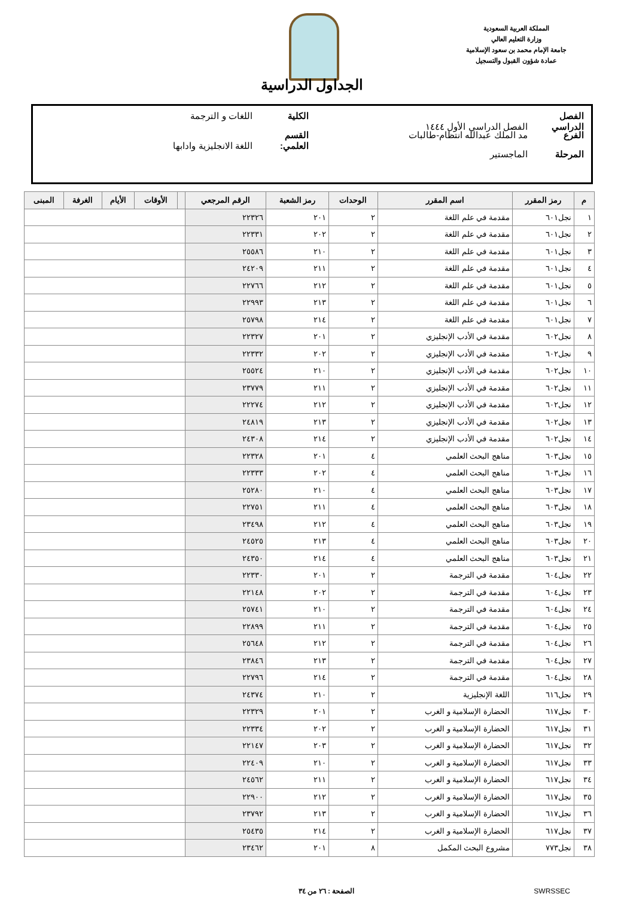المملكة العربية السعودية
وزارة التعليم العالي
جامعة الإمام محمد بن سعود الإسلامية
عمادة شؤون القبول والتسجيل
الجداول الدراسية
الفصل الدراسي الفصل الدراسي الأول ١٤٤٤ الكلية اللغات و الترجمة
الفرع مد الملك عبدالله انتظام-طالبات القسم العلمي: اللغة الانجليزية وادابها
المرحلة الماجستير
| م | رمز المقرر | اسم المقرر | الوحدات | رمز الشعبة | الرقم المرجعي | | الأوقات | الأيام | الغرفة | المبنى |
| --- | --- | --- | --- | --- | --- | --- | --- | --- | --- | --- |
| ١ | نجل٦٠١ | مقدمة في علم اللغة | ٢ | ٢٠١ | ٢٢٣٢٦ | | | | | |
| ٢ | نجل٦٠١ | مقدمة في علم اللغة | ٢ | ٢٠٢ | ٢٢٣٣١ | | | | | |
| ٣ | نجل٦٠١ | مقدمة في علم اللغة | ٢ | ٢١٠ | ٢٥٥٨٦ | | | | | |
| ٤ | نجل٦٠١ | مقدمة في علم اللغة | ٢ | ٢١١ | ٢٤٢٠٩ | | | | | |
| ٥ | نجل٦٠١ | مقدمة في علم اللغة | ٢ | ٢١٢ | ٢٢٧٦٦ | | | | | |
| ٦ | نجل٦٠١ | مقدمة في علم اللغة | ٢ | ٢١٣ | ٢٢٩٩٣ | | | | | |
| ٧ | نجل٦٠١ | مقدمة في علم اللغة | ٢ | ٢١٤ | ٢٥٧٩٨ | | | | | |
| ٨ | نجل٦٠٢ | مقدمة في الأدب الإنجليزي | ٢ | ٢٠١ | ٢٢٣٢٧ | | | | | |
| ٩ | نجل٦٠٢ | مقدمة في الأدب الإنجليزي | ٢ | ٢٠٢ | ٢٢٣٣٢ | | | | | |
| ١٠ | نجل٦٠٢ | مقدمة في الأدب الإنجليزي | ٢ | ٢١٠ | ٢٥٥٢٤ | | | | | |
| ١١ | نجل٦٠٢ | مقدمة في الأدب الإنجليزي | ٢ | ٢١١ | ٢٣٧٧٩ | | | | | |
| ١٢ | نجل٦٠٢ | مقدمة في الأدب الإنجليزي | ٢ | ٢١٢ | ٢٢٢٧٤ | | | | | |
| ١٣ | نجل٦٠٢ | مقدمة في الأدب الإنجليزي | ٢ | ٢١٣ | ٢٤٨١٩ | | | | | |
| ١٤ | نجل٦٠٢ | مقدمة في الأدب الإنجليزي | ٢ | ٢١٤ | ٢٤٣٠٨ | | | | | |
| ١٥ | نجل٦٠٣ | مناهج البحث العلمي | ٤ | ٢٠١ | ٢٢٣٢٨ | | | | | |
| ١٦ | نجل٦٠٣ | مناهج البحث العلمي | ٤ | ٢٠٢ | ٢٢٣٣٣ | | | | | |
| ١٧ | نجل٦٠٣ | مناهج البحث العلمي | ٤ | ٢١٠ | ٢٥٢٨٠ | | | | | |
| ١٨ | نجل٦٠٣ | مناهج البحث العلمي | ٤ | ٢١١ | ٢٢٧٥١ | | | | | |
| ١٩ | نجل٦٠٣ | مناهج البحث العلمي | ٤ | ٢١٢ | ٢٣٤٩٨ | | | | | |
| ٢٠ | نجل٦٠٣ | مناهج البحث العلمي | ٤ | ٢١٣ | ٢٤٥٢٥ | | | | | |
| ٢١ | نجل٦٠٣ | مناهج البحث العلمي | ٤ | ٢١٤ | ٢٤٣٥٠ | | | | | |
| ٢٢ | نجل٦٠٤ | مقدمة في الترجمة | ٢ | ٢٠١ | ٢٢٣٣٠ | | | | | |
| ٢٣ | نجل٦٠٤ | مقدمة في الترجمة | ٢ | ٢٠٢ | ٢٢١٤٨ | | | | | |
| ٢٤ | نجل٦٠٤ | مقدمة في الترجمة | ٢ | ٢١٠ | ٢٥٧٤١ | | | | | |
| ٢٥ | نجل٦٠٤ | مقدمة في الترجمة | ٢ | ٢١١ | ٢٢٨٩٩ | | | | | |
| ٢٦ | نجل٦٠٤ | مقدمة في الترجمة | ٢ | ٢١٢ | ٢٥٦٤٨ | | | | | |
| ٢٧ | نجل٦٠٤ | مقدمة في الترجمة | ٢ | ٢١٣ | ٢٣٨٤٦ | | | | | |
| ٢٨ | نجل٦٠٤ | مقدمة في الترجمة | ٢ | ٢١٤ | ٢٢٧٩٦ | | | | | |
| ٢٩ | نجل٦١٦ | اللغة الإنجليزية | ٢ | ٢١٠ | ٢٤٣٧٤ | | | | | |
| ٣٠ | نجل٦١٧ | الحضارة الإسلامية و الغرب | ٢ | ٢٠١ | ٢٢٣٢٩ | | | | | |
| ٣١ | نجل٦١٧ | الحضارة الإسلامية و الغرب | ٢ | ٢٠٢ | ٢٢٣٣٤ | | | | | |
| ٣٢ | نجل٦١٧ | الحضارة الإسلامية و الغرب | ٢ | ٢٠٣ | ٢٢١٤٧ | | | | | |
| ٣٣ | نجل٦١٧ | الحضارة الإسلامية و الغرب | ٢ | ٢١٠ | ٢٢٤٠٩ | | | | | |
| ٣٤ | نجل٦١٧ | الحضارة الإسلامية و الغرب | ٢ | ٢١١ | ٢٤٥٦٢ | | | | | |
| ٣٥ | نجل٦١٧ | الحضارة الإسلامية و الغرب | ٢ | ٢١٢ | ٢٢٩٠٠ | | | | | |
| ٣٦ | نجل٦١٧ | الحضارة الإسلامية و الغرب | ٢ | ٢١٣ | ٢٣٧٩٢ | | | | | |
| ٣٧ | نجل٦١٧ | الحضارة الإسلامية و الغرب | ٢ | ٢١٤ | ٢٥٤٣٥ | | | | | |
| ٣٨ | نجل٧٧٣ | مشروع البحث المكمل | ٨ | ٢٠١ | ٢٣٤٦٢ | | | | | |
SWRSSEC الصفحة : ٢٦ من ٣٤